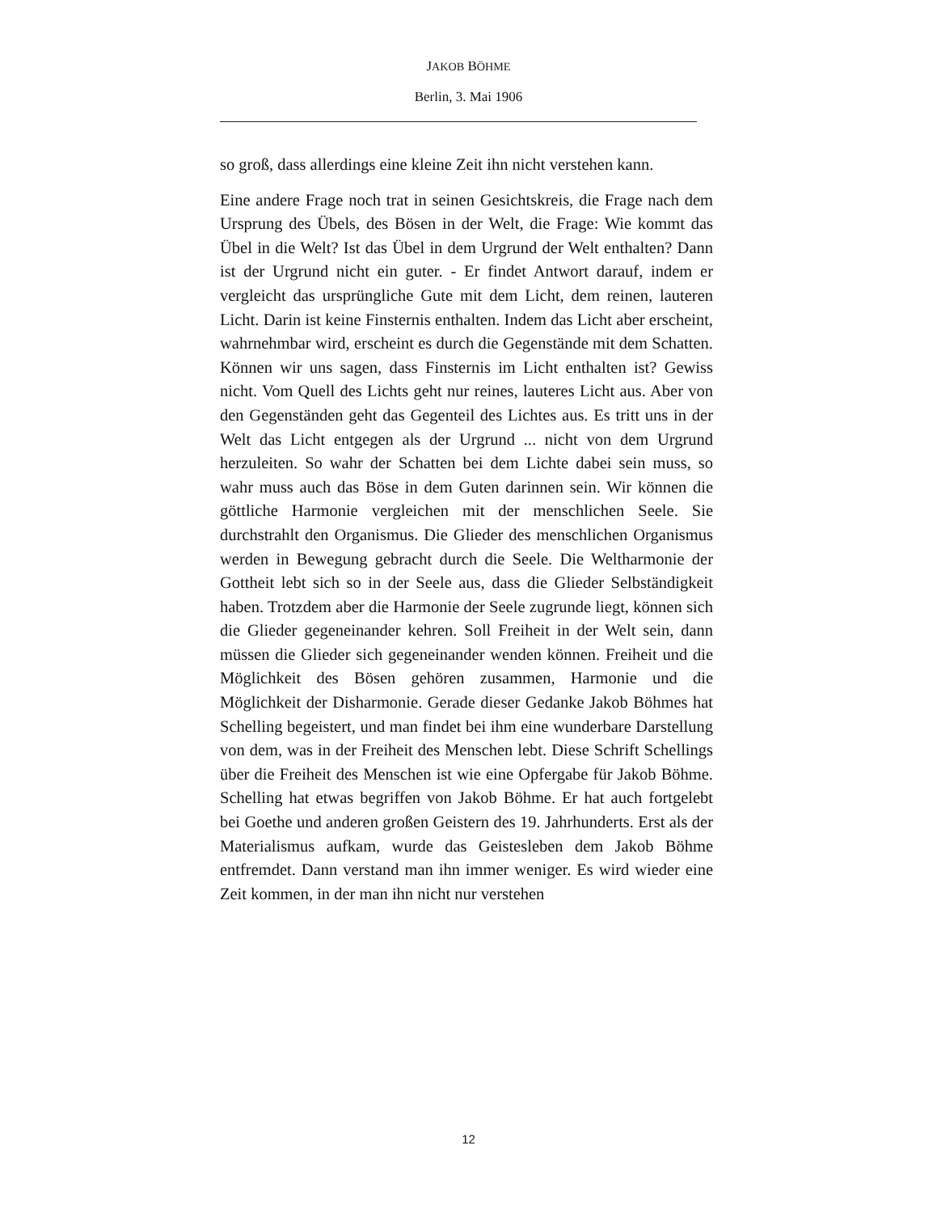JAKOB BÖHME
Berlin, 3. Mai 1906
so groß, dass allerdings eine kleine Zeit ihn nicht verstehen kann.
Eine andere Frage noch trat in seinen Gesichtskreis, die Frage nach dem Ursprung des Übels, des Bösen in der Welt, die Frage: Wie kommt das Übel in die Welt? Ist das Übel in dem Urgrund der Welt enthalten? Dann ist der Urgrund nicht ein guter. - Er findet Antwort darauf, indem er vergleicht das ursprüngliche Gute mit dem Licht, dem reinen, lauteren Licht. Darin ist keine Finsternis enthalten. Indem das Licht aber erscheint, wahrnehmbar wird, erscheint es durch die Gegenstände mit dem Schatten. Können wir uns sagen, dass Finsternis im Licht enthalten ist? Gewiss nicht. Vom Quell des Lichts geht nur reines, lauteres Licht aus. Aber von den Gegenständen geht das Gegenteil des Lichtes aus. Es tritt uns in der Welt das Licht entgegen als der Urgrund ... nicht von dem Urgrund herzuleiten. So wahr der Schatten bei dem Lichte dabei sein muss, so wahr muss auch das Böse in dem Guten darinnen sein. Wir können die göttliche Harmonie vergleichen mit der menschlichen Seele. Sie durchstrahlt den Organismus. Die Glieder des menschlichen Organismus werden in Bewegung gebracht durch die Seele. Die Weltharmonie der Gottheit lebt sich so in der Seele aus, dass die Glieder Selbständigkeit haben. Trotzdem aber die Harmonie der Seele zugrunde liegt, können sich die Glieder gegeneinander kehren. Soll Freiheit in der Welt sein, dann müssen die Glieder sich gegeneinander wenden können. Freiheit und die Möglichkeit des Bösen gehören zusammen, Harmonie und die Möglichkeit der Disharmonie. Gerade dieser Gedanke Jakob Böhmes hat Schelling begeistert, und man findet bei ihm eine wunderbare Darstellung von dem, was in der Freiheit des Menschen lebt. Diese Schrift Schellings über die Freiheit des Menschen ist wie eine Opfergabe für Jakob Böhme. Schelling hat etwas begriffen von Jakob Böhme. Er hat auch fortgelebt bei Goethe und anderen großen Geistern des 19. Jahrhunderts. Erst als der Materialismus aufkam, wurde das Geistesleben dem Jakob Böhme entfremdet. Dann verstand man ihn immer weniger. Es wird wieder eine Zeit kommen, in der man ihn nicht nur verstehen
12